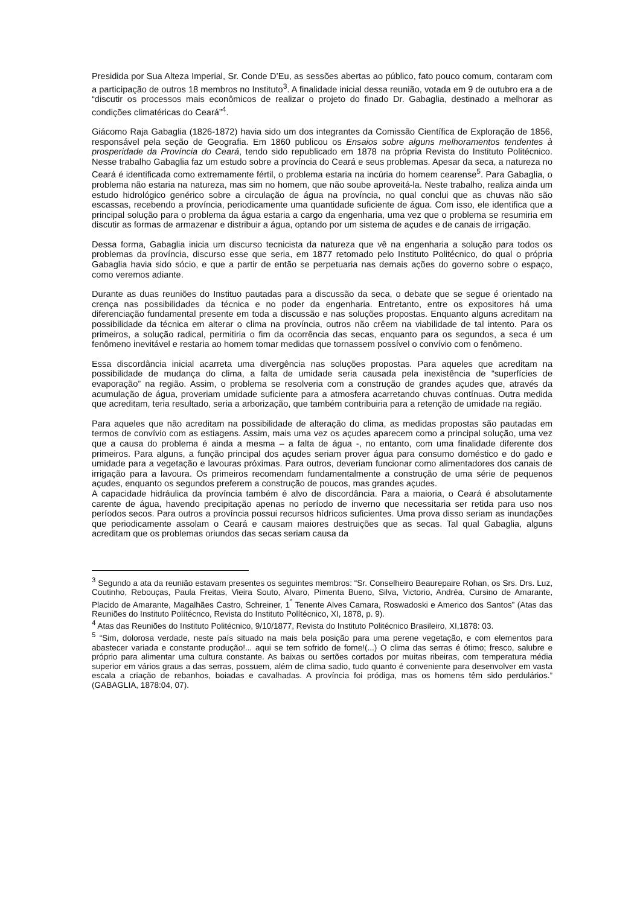Presidida por Sua Alteza Imperial, Sr. Conde D’Eu, as sessões abertas ao público, fato pouco comum, contaram com a participação de outros 18 membros no Instituto<sup>3</sup>. A finalidade inicial dessa reunião, votada em 9 de outubro era a de “discutir os processos mais econômicos de realizar o projeto do finado Dr. Gabaglia, destinado a melhorar as condições climatéricas do Ceará”<sup>4</sup>.
Giácomo Raja Gabaglia (1826-1872) havia sido um dos integrantes da Comissão Científica de Exploração de 1856, responsável pela seção de Geografia. Em 1860 publicou os Ensaios sobre alguns melhoramentos tendentes à prosperidade da Província do Ceará, tendo sido republicado em 1878 na própria Revista do Instituto Politécnico. Nesse trabalho Gabaglia faz um estudo sobre a província do Ceará e seus problemas. Apesar da seca, a natureza no Ceará é identificada como extremamente fértil, o problema estaria na incúria do homem cearense<sup>5</sup>. Para Gabaglia, o problema não estaria na natureza, mas sim no homem, que não soube aproveitá-la. Neste trabalho, realiza ainda um estudo hidrológico genérico sobre a circulação de água na província, no qual conclui que as chuvas não são escassas, recebendo a província, periodicamente uma quantidade suficiente de água. Com isso, ele identifica que a principal solução para o problema da água estaria a cargo da engenharia, uma vez que o problema se resumiria em discutir as formas de armazenar e distribuir a água, optando por um sistema de açudes e de canais de irrigação.
Dessa forma, Gabaglia inicia um discurso tecnicista da natureza que vê na engenharia a solução para todos os problemas da província, discurso esse que seria, em 1877 retomado pelo Instituto Politécnico, do qual o própria Gabaglia havia sido sócio, e que a partir de então se perpetuaria nas demais ações do governo sobre o espaço, como veremos adiante.
Durante as duas reuniões do Instituo pautadas para a discussão da seca, o debate que se segue é orientado na crença nas possibilidades da técnica e no poder da engenharia. Entretanto, entre os expositores há uma diferenciação fundamental presente em toda a discussão e nas soluções propostas. Enquanto alguns acreditam na possibilidade da técnica em alterar o clima na província, outros não crêem na viabilidade de tal intento. Para os primeiros, a solução radical, permitiria o fim da ocorrência das secas, enquanto para os segundos, a seca é um fenômeno inevitável e restaria ao homem tomar medidas que tornassem possível o convívio com o fenômeno.
Essa discordância inicial acarreta uma divergência nas soluções propostas. Para aqueles que acreditam na possibilidade de mudança do clima, a falta de umidade seria causada pela inexistência de “superfícies de evaporação” na região. Assim, o problema se resolveria com a construção de grandes açudes que, através da acumulação de água, proveriam umidade suficiente para a atmosfera acarretando chuvas contínuas. Outra medida que acreditam, teria resultado, seria a arborização, que também contribuiria para a retenção de umidade na região.
Para aqueles que não acreditam na possibilidade de alteração do clima, as medidas propostas são pautadas em termos de convívio com as estiagens. Assim, mais uma vez os açudes aparecem como a principal solução, uma vez que a causa do problema é ainda a mesma – a falta de água -, no entanto, com uma finalidade diferente dos primeiros. Para alguns, a função principal dos açudes seriam prover água para consumo doméstico e do gado e umidade para a vegetação e lavouras próximas. Para outros, deveriam funcionar como alimentadores dos canais de irrigação para a lavoura. Os primeiros recomendam fundamentalmente a construção de uma série de pequenos açudes, enquanto os segundos preferem a construção de poucos, mas grandes açudes.
A capacidade hidráulica da província também é alvo de discordância. Para a maioria, o Ceará é absolutamente carente de água, havendo precipitação apenas no período de inverno que necessitaria ser retida para uso nos períodos secos. Para outros a província possui recursos hídricos suficientes. Uma prova disso seriam as inundações que periodicamente assolam o Ceará e causam maiores destruições que as secas. Tal qual Gabaglia, alguns acreditam que os problemas oriundos das secas seriam causa da
<sup>3</sup> Segundo a ata da reunião estavam presentes os seguintes membros: “Sr. Conselheiro Beaurepaire Rohan, os Srs. Drs. Luz, Coutinho, Rebouças, Paula Freitas, Vieira Souto, Alvaro, Pimenta Bueno, Silva, Victorio, Andréa, Cursino de Amarante, Placido de Amarante, Magalhães Castro, Schreiner, 1<sup>°</sup> Tenente Alves Camara, Roswadoski e Americo dos Santos” (Atas das Reuniões do Instituto Polítécnco, Revista do Instituto Polítécnico, XI, 1878, p. 9).
<sup>4</sup> Atas das Reuniões do Instituto Politécnico, 9/10/1877, Revista do Instituto Politécnico Brasileiro, XI,1878: 03.
<sup>5</sup> “Sim, dolorosa verdade, neste país situado na mais bela posição para uma perene vegetação, e com elementos para abastecer variada e constante produção!... aqui se tem sofrido de fome!(...) O clima das serras é ótimo; fresco, salubre e próprio para alimentar uma cultura constante. As baixas ou sertões cortados por muitas ribeiras, com temperatura média superior em vários graus a das serras, possuem, além de clima sadio, tudo quanto é conveniente para desenvolver em vasta escala a criação de rebanhos, boiadas e cavalhadas. A província foi pródiga, mas os homens têm sido perdulários.” (GABAGLIA, 1878:04, 07).